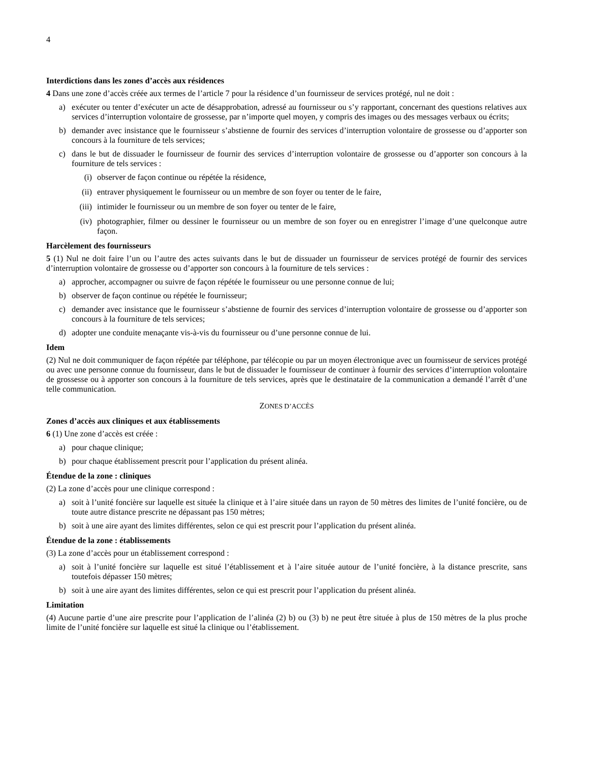4
Interdictions dans les zones d’accès aux résidences
4 Dans une zone d’accès créée aux termes de l’article 7 pour la résidence d’un fournisseur de services protégé, nul ne doit :
a) exécuter ou tenter d’exécuter un acte de désapprobation, adressé au fournisseur ou s’y rapportant, concernant des questions relatives aux services d’interruption volontaire de grossesse, par n’importe quel moyen, y compris des images ou des messages verbaux ou écrits;
b) demander avec insistance que le fournisseur s’abstienne de fournir des services d’interruption volontaire de grossesse ou d’apporter son concours à la fourniture de tels services;
c) dans le but de dissuader le fournisseur de fournir des services d’interruption volontaire de grossesse ou d’apporter son concours à la fourniture de tels services :
(i) observer de façon continue ou répétée la résidence,
(ii) entraver physiquement le fournisseur ou un membre de son foyer ou tenter de le faire,
(iii) intimider le fournisseur ou un membre de son foyer ou tenter de le faire,
(iv) photographier, filmer ou dessiner le fournisseur ou un membre de son foyer ou en enregistrer l’image d’une quelconque autre façon.
Harcèlement des fournisseurs
5 (1) Nul ne doit faire l’un ou l’autre des actes suivants dans le but de dissuader un fournisseur de services protégé de fournir des services d’interruption volontaire de grossesse ou d’apporter son concours à la fourniture de tels services :
a) approcher, accompagner ou suivre de façon répétée le fournisseur ou une personne connue de lui;
b) observer de façon continue ou répétée le fournisseur;
c) demander avec insistance que le fournisseur s’abstienne de fournir des services d’interruption volontaire de grossesse ou d’apporter son concours à la fourniture de tels services;
d) adopter une conduite menaçante vis-à-vis du fournisseur ou d’une personne connue de lui.
Idem
(2) Nul ne doit communiquer de façon répétée par téléphone, par télécopie ou par un moyen électronique avec un fournisseur de services protégé ou avec une personne connue du fournisseur, dans le but de dissuader le fournisseur de continuer à fournir des services d’interruption volontaire de grossesse ou à apporter son concours à la fourniture de tels services, après que le destinataire de la communication a demandé l’arrêt d’une telle communication.
ZONES D’ACCÈS
Zones d’accès aux cliniques et aux établissements
6 (1) Une zone d’accès est créée :
a) pour chaque clinique;
b) pour chaque établissement prescrit pour l’application du présent alinéa.
Étendue de la zone : cliniques
(2) La zone d’accès pour une clinique correspond :
a) soit à l’unité foncière sur laquelle est située la clinique et à l’aire située dans un rayon de 50 mètres des limites de l’unité foncière, ou de toute autre distance prescrite ne dépassant pas 150 mètres;
b) soit à une aire ayant des limites différentes, selon ce qui est prescrit pour l’application du présent alinéa.
Étendue de la zone : établissements
(3) La zone d’accès pour un établissement correspond :
a) soit à l’unité foncière sur laquelle est situé l’établissement et à l’aire située autour de l’unité foncière, à la distance prescrite, sans toutefois dépasser 150 mètres;
b) soit à une aire ayant des limites différentes, selon ce qui est prescrit pour l’application du présent alinéa.
Limitation
(4) Aucune partie d’une aire prescrite pour l’application de l’alinéa (2) b) ou (3) b) ne peut être située à plus de 150 mètres de la plus proche limite de l’unité foncière sur laquelle est situé la clinique ou l’établissement.